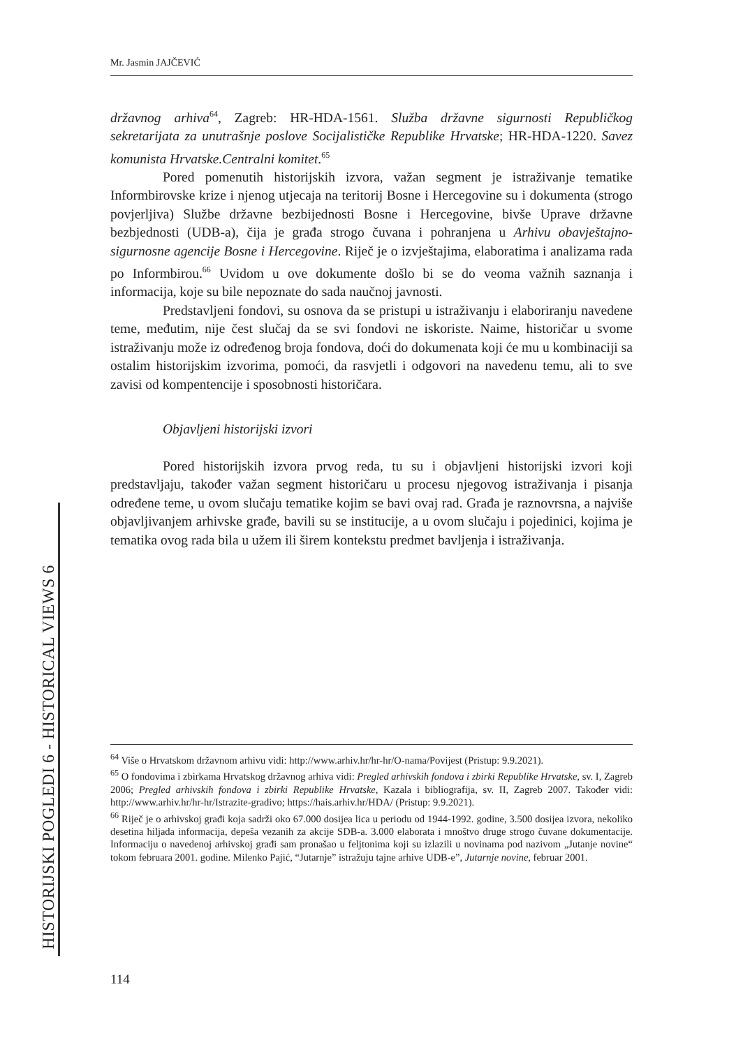Mr. Jasmin JAJČEVIĆ
državnog arhiva<sup>64</sup>, Zagreb: HR-HDA-1561. Služba državne sigurnosti Republičkog sekretarijata za unutrašnje poslove Socijalističke Republike Hrvatske; HR-HDA-1220. Savez komunista Hrvatske.Centralni komitet.<sup>65</sup>
Pored pomenutih historijskih izvora, važan segment je istraživanje tematike Informbirovske krize i njenog utjecaja na teritorij Bosne i Hercegovine su i dokumenta (strogo povjerljiva) Službe državne bezbijednosti Bosne i Hercegovine, bivše Uprave državne bezbjednosti (UDB-a), čija je građa strogo čuvana i pohranjena u Arhivu obavještajno-sigurnosne agencije Bosne i Hercegovine. Riječ je o izvještajima, elaboratima i analizama rada po Informbirou.<sup>66</sup> Uvidom u ove dokumente došlo bi se do veoma važnih saznanja i informacija, koje su bile nepoznate do sada naučnoj javnosti.
Predstavljeni fondovi, su osnova da se pristupi u istraživanju i elaboriranju navedene teme, međutim, nije čest slučaj da se svi fondovi ne iskoriste. Naime, historičar u svome istraživanju može iz određenog broja fondova, doći do dokumenata koji će mu u kombinaciji sa ostalim historijskim izvorima, pomoći, da rasvjetli i odgovori na navedenu temu, ali to sve zavisi od kompentencije i sposobnosti historičara.
Objavljeni historijski izvori
Pored historijskih izvora prvog reda, tu su i objavljeni historijski izvori koji predstavljaju, također važan segment historičaru u procesu njegovog istraživanja i pisanja određene teme, u ovom slučaju tematike kojim se bavi ovaj rad. Građa je raznovrsna, a najviše objavljivanjem arhivske građe, bavili su se institucije, a u ovom slučaju i pojedinici, kojima je tematika ovog rada bila u užem ili širem kontekstu predmet bavljenja i istraživanja.
<sup>64</sup> Više o Hrvatskom državnom arhivu vidi: http://www.arhiv.hr/hr-hr/O-nama/Povijest (Pristup: 9.9.2021).
<sup>65</sup> O fondovima i zbirkama Hrvatskog državnog arhiva vidi: Pregled arhivskih fondova i zbirki Republike Hrvatske, sv. I, Zagreb 2006; Pregled arhivskih fondova i zbirki Republike Hrvatske, Kazala i bibliografija, sv. II, Zagreb 2007. Također vidi: http://www.arhiv.hr/hr-hr/Istrazite-gradivo; https://hais.arhiv.hr/HDA/ (Pristup: 9.9.2021).
<sup>66</sup> Riječ je o arhivskoj građi koja sadrži oko 67.000 dosijea lica u periodu od 1944-1992. godine, 3.500 dosijea izvora, nekoliko desetina hiljada informacija, depeša vezanih za akcije SDB-a. 3.000 elaborata i mnoštvo druge strogo čuvane dokumentacije. Informaciju o navedenoj arhivskoj građi sam pronašao u feljtonima koji su izlazili u novinama pod nazivom „Jutanje novine“ tokom februara 2001. godine. Milenko Pajić, “Jutarnje” istražuju tajne arhive UDB-e”, Jutarnje novine, februar 2001.
HISTORIJSKI POGLEDI 6 - HISTORICAL VIEWS 6
114